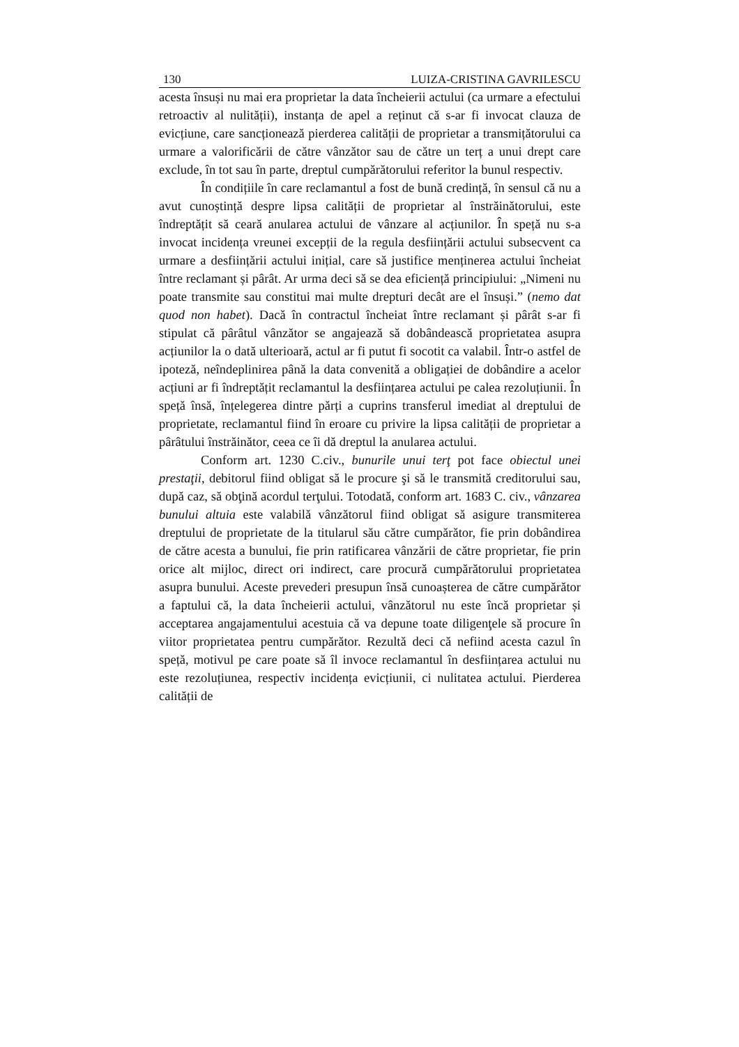130 LUIZA-CRISTINA GAVRILESCU
acesta însuși nu mai era proprietar la data încheierii actului (ca urmare a efectului retroactiv al nulității), instanța de apel a reținut că s-ar fi invocat clauza de evicțiune, care sancționează pierderea calității de proprietar a transmițătorului ca urmare a valorificării de către vânzător sau de către un terț a unui drept care exclude, în tot sau în parte, dreptul cumpărătorului referitor la bunul respectiv.
În condițiile în care reclamantul a fost de bună credință, în sensul că nu a avut cunoștință despre lipsa calității de proprietar al înstrăinătorului, este îndreptățit să ceară anularea actului de vânzare al acțiunilor. În speță nu s-a invocat incidența vreunei excepții de la regula desființării actului subsecvent ca urmare a desființării actului inițial, care să justifice menținerea actului încheiat între reclamant și pârât. Ar urma deci să se dea eficiență principiului: „Nimeni nu poate transmite sau constitui mai multe drepturi decât are el însuși.” (nemo dat quod non habet). Dacă în contractul încheiat între reclamant și pârât s-ar fi stipulat că pârâtul vânzător se angajează să dobândească proprietatea asupra acțiunilor la o dată ulterioară, actul ar fi putut fi socotit ca valabil. Într-o astfel de ipoteză, neîndeplinirea până la data convenită a obligației de dobândire a acelor acțiuni ar fi îndreptățit reclamantul la desființarea actului pe calea rezoluțiunii. În speță însă, înțelegerea dintre părți a cuprins transferul imediat al dreptului de proprietate, reclamantul fiind în eroare cu privire la lipsa calității de proprietar a pârâtului înstrăinător, ceea ce îi dă dreptul la anularea actului.
Conform art. 1230 C.civ., bunurile unui terţ pot face obiectul unei prestaţii, debitorul fiind obligat să le procure şi să le transmită creditorului sau, după caz, să obţină acordul terţului. Totodată, conform art. 1683 C. civ., vânzarea bunului altuia este valabilă vânzătorul fiind obligat să asigure transmiterea dreptului de proprietate de la titularul său către cumpărător, fie prin dobândirea de către acesta a bunului, fie prin ratificarea vânzării de către proprietar, fie prin orice alt mijloc, direct ori indirect, care procură cumpărătorului proprietatea asupra bunului. Aceste prevederi presupun însă cunoașterea de către cumpărător a faptului că, la data încheierii actului, vânzătorul nu este încă proprietar și acceptarea angajamentului acestuia că va depune toate diligenţele să procure în viitor proprietatea pentru cumpărător. Rezultă deci că nefiind acesta cazul în speță, motivul pe care poate să îl invoce reclamantul în desființarea actului nu este rezoluțiunea, respectiv incidența evicțiunii, ci nulitatea actului. Pierderea calității de